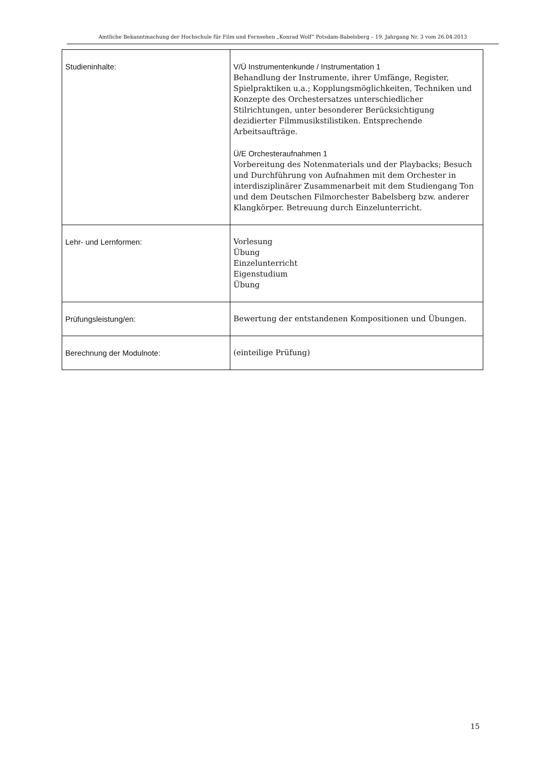Amtliche Bekanntmachung der Hochschule für Film und Fernsehen „Konrad Wolf“ Potsdam-Babelsberg – 19. Jahrgang Nr. 3 vom 26.04.2013
| Studieninhalte: | V/Ü Instrumentenkunde / Instrumentation 1 Behandlung der Instrumente, ihrer Umfänge, Register, Spielpraktiken u.a.; Kopplungsmöglichkeiten, Techniken und Konzepte des Orchestersatzes unterschiedlicher Stilrichtungen, unter besonderer Berücksichtigung dezidierter Filmmusikstilistiken. Entsprechende Arbeitsaufträge. Ü/E Orchesteraufnahmen 1 Vorbereitung des Notenmaterials und der Playbacks; Besuch und Durchführung von Aufnahmen mit dem Orchester in interdisziplinärer Zusammenarbeit mit dem Studiengang Ton und dem Deutschen Filmorchester Babelsberg bzw. anderer Klangkörper. Betreuung durch Einzelunterricht. |
| Lehr- und Lernformen: | Vorlesung Übung Einzelunterricht Eigenstudium Übung |
| Prüfungsleistung/en: | Bewertung der entstandenen Kompositionen und Übungen. |
| Berechnung der Modulnote: | (einteilige Prüfung) |
15